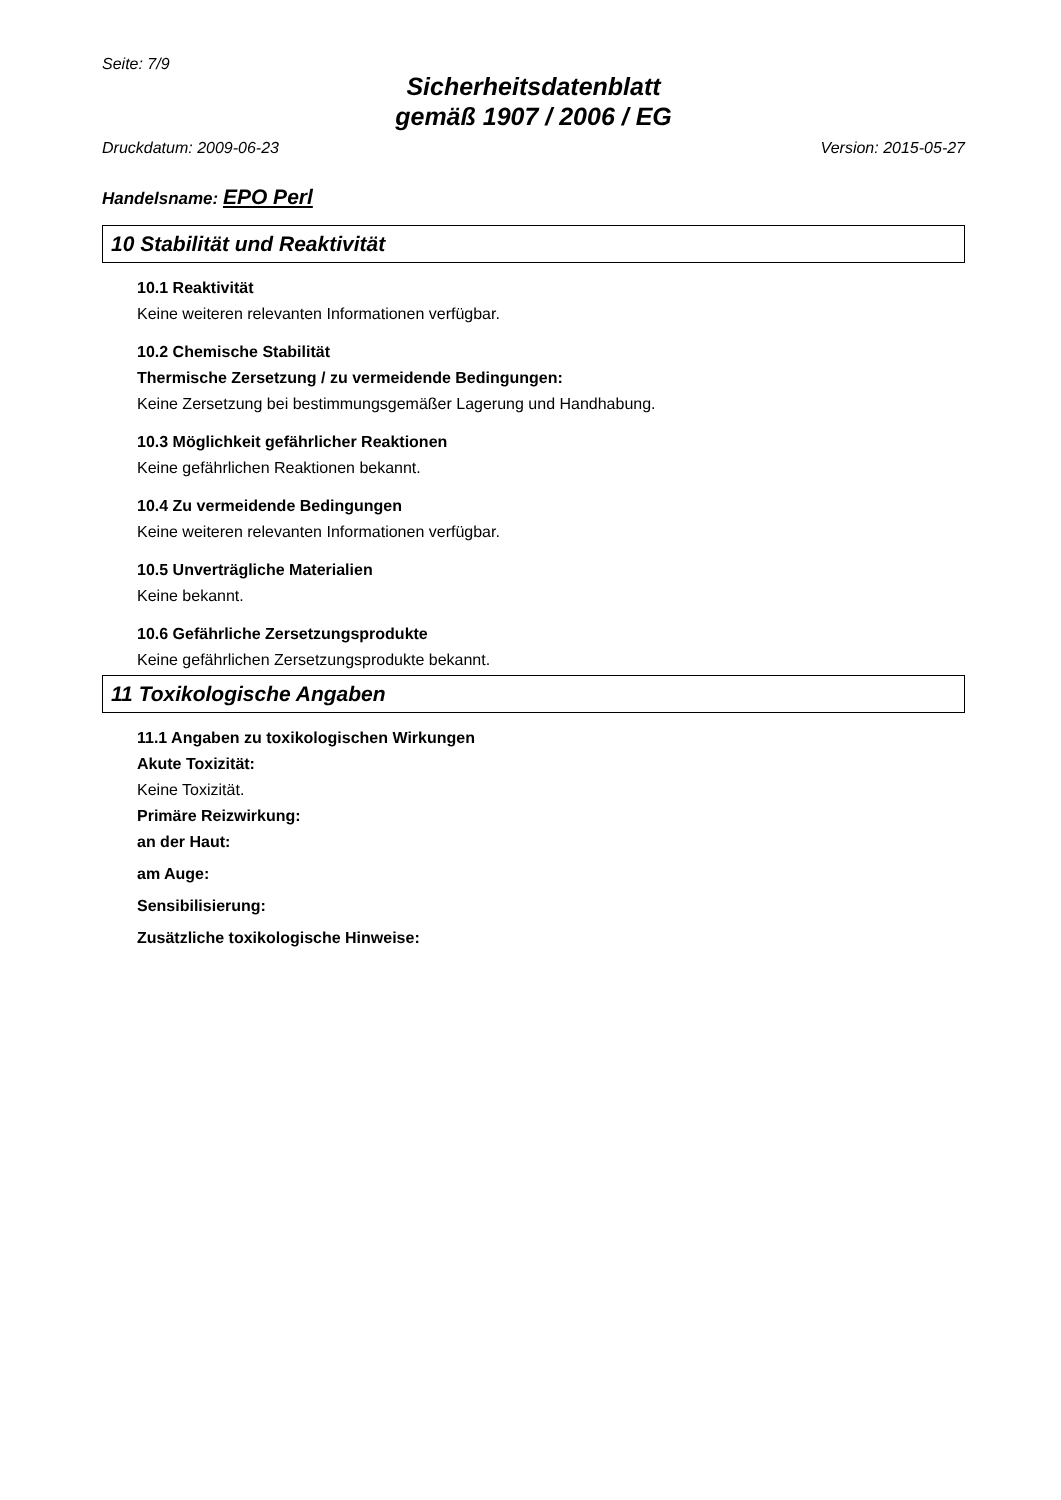Seite: 7/9
Sicherheitsdatenblatt
gemäß 1907 / 2006 / EG
Druckdatum: 2009-06-23 Version: 2015-05-27
Handelsname: EPO Perl
10 Stabilität und Reaktivität
10.1 Reaktivität
Keine weiteren relevanten Informationen verfügbar.
10.2 Chemische Stabilität
Thermische Zersetzung / zu vermeidende Bedingungen:
Keine Zersetzung bei bestimmungsgemäßer Lagerung und Handhabung.
10.3 Möglichkeit gefährlicher Reaktionen
Keine gefährlichen Reaktionen bekannt.
10.4 Zu vermeidende Bedingungen
Keine weiteren relevanten Informationen verfügbar.
10.5 Unverträgliche Materialien
Keine bekannt.
10.6 Gefährliche Zersetzungsprodukte
Keine gefährlichen Zersetzungsprodukte bekannt.
11 Toxikologische Angaben
11.1 Angaben zu toxikologischen Wirkungen
Akute Toxizität:
Keine Toxizität.
Primäre Reizwirkung:
an der Haut:
am Auge:
Sensibilisierung:
Zusätzliche toxikologische Hinweise: